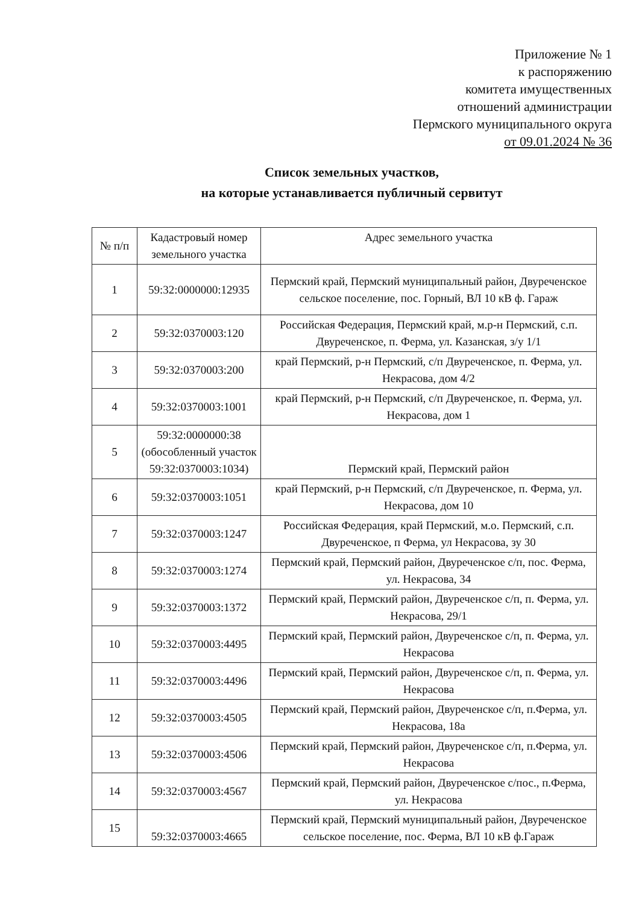Приложение № 1
к распоряжению
комитета имущественных
отношений администрации
Пермского муниципального округа
от 09.01.2024 № 36
Список земельных участков,
на которые устанавливается публичный сервитут
| № п/п | Кадастровый номер земельного участка | Адрес земельного участка |
| --- | --- | --- |
| 1 | 59:32:0000000:12935 | Пермский край, Пермский муниципальный район, Двуреченское сельское поселение, пос. Горный, ВЛ 10 кВ ф. Гараж |
| 2 | 59:32:0370003:120 | Российская Федерация, Пермский край, м.р-н Пермский, с.п. Двуреченское, п. Ферма, ул. Казанская, з/у 1/1 |
| 3 | 59:32:0370003:200 | край Пермский, р-н Пермский, с/п Двуреченское, п. Ферма, ул. Некрасова, дом 4/2 |
| 4 | 59:32:0370003:1001 | край Пермский, р-н Пермский, с/п Двуреченское, п. Ферма, ул. Некрасова, дом 1 |
| 5 | 59:32:0000000:38 (обособленный участок 59:32:0370003:1034) | Пермский край, Пермский район |
| 6 | 59:32:0370003:1051 | край Пермский, р-н Пермский, с/п Двуреченское, п. Ферма, ул. Некрасова, дом 10 |
| 7 | 59:32:0370003:1247 | Российская Федерация, край Пермский, м.о. Пермский, с.п. Двуреченское, п Ферма, ул Некрасова, зу 30 |
| 8 | 59:32:0370003:1274 | Пермский край, Пермский район, Двуреченское с/п, пос. Ферма, ул. Некрасова, 34 |
| 9 | 59:32:0370003:1372 | Пермский край, Пермский район, Двуреченское с/п, п. Ферма, ул. Некрасова, 29/1 |
| 10 | 59:32:0370003:4495 | Пермский край, Пермский район, Двуреченское с/п, п. Ферма, ул. Некрасова |
| 11 | 59:32:0370003:4496 | Пермский край, Пермский район, Двуреченское с/п, п. Ферма, ул. Некрасова |
| 12 | 59:32:0370003:4505 | Пермский край, Пермский район, Двуреченское с/п, п.Ферма, ул. Некрасова, 18а |
| 13 | 59:32:0370003:4506 | Пермский край, Пермский район, Двуреченское с/п, п.Ферма, ул. Некрасова |
| 14 | 59:32:0370003:4567 | Пермский край, Пермский район, Двуреченское с/пос., п.Ферма, ул. Некрасова |
| 15 | 59:32:0370003:4665 | Пермский край, Пермский муниципальный район, Двуреченское сельское поселение, пос. Ферма, ВЛ 10 кВ ф.Гараж |